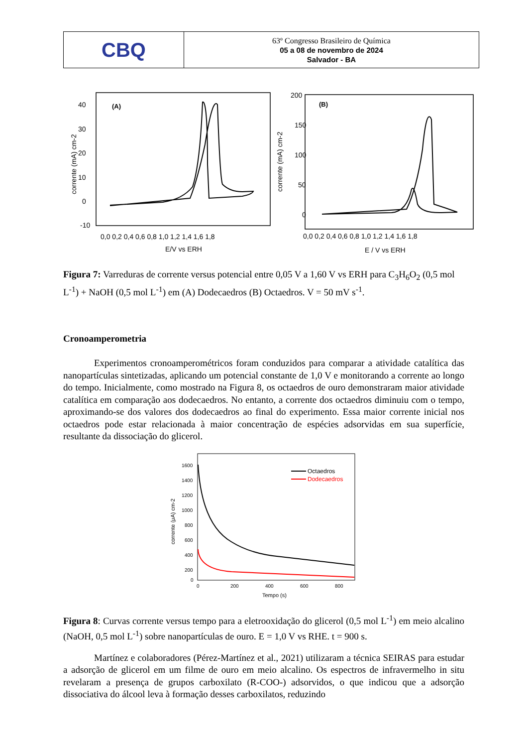CBQ
63º Congresso Brasileiro de Química
05 a 08 de novembro de 2024
Salvador - BA
(A)
40
30
20
10
0
-10
0,0 0,2 0,4 0,6 0,8 1,0 1,2 1,4 1,6 1,8
E/V vs ERH
corrente (mA) cm-2
200
150
100
50
0
(B)
0,0 0,2 0,4 0,6 0,8 1,0 1,2 1,4 1,6 1,8
E / V vs ERH
corrente (mA) cm-2
Figura 7: Varreduras de corrente versus potencial entre 0,05 V a 1,60 V vs ERH para C<sub>3</sub>H<sub>6</sub>O<sub>2</sub> (0,5 mol L<sup>-1</sup>) + NaOH (0,5 mol L<sup>-1</sup>) em (A) Dodecaedros (B) Octaedros. V = 50 mV s<sup>-1</sup>.
Cronoamperometria
Experimentos cronoamperométricos foram conduzidos para comparar a atividade catalítica das nanopartículas sintetizadas, aplicando um potencial constante de 1,0 V e monitorando a corrente ao longo do tempo. Inicialmente, como mostrado na Figura 8, os octaedros de ouro demonstraram maior atividade catalítica em comparação aos dodecaedros. No entanto, a corrente dos octaedros diminuiu com o tempo, aproximando-se dos valores dos dodecaedros ao final do experimento. Essa maior corrente inicial nos octaedros pode estar relacionada à maior concentração de espécies adsorvidas em sua superfície, resultante da dissociação do glicerol.
1600
1400
1200
1000
800
600
400
200
0
0
200
400
600
800
Tempo (s)
corrente (μA) cm-2
Octaedros
Dodecaedros
Figura 8: Curvas corrente versus tempo para a eletrooxidação do glicerol (0,5 mol L<sup>-1</sup>) em meio alcalino (NaOH, 0,5 mol L<sup>-1</sup>) sobre nanopartículas de ouro. E = 1,0 V vs RHE. t = 900 s.
Martínez e colaboradores (Pérez-Martínez et al., 2021) utilizaram a técnica SEIRAS para estudar a adsorção de glicerol em um filme de ouro em meio alcalino. Os espectros de infravermelho in situ revelaram a presença de grupos carboxilato (R-COO-) adsorvidos, o que indicou que a adsorção dissociativa do álcool leva à formação desses carboxilatos, reduzindo